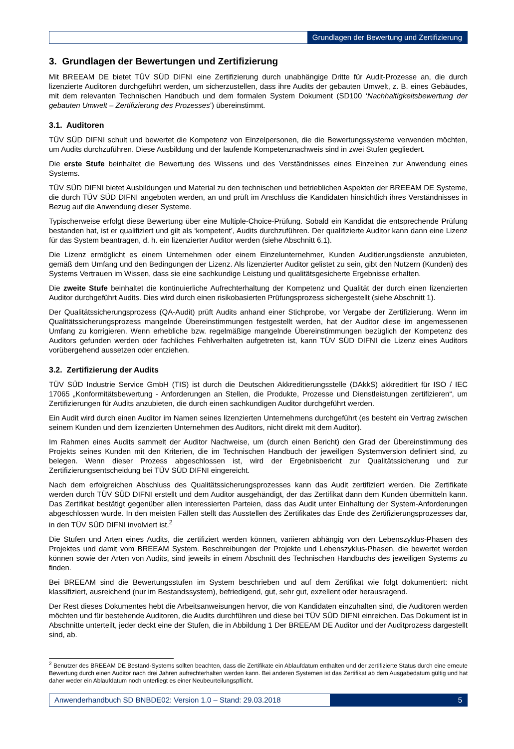Grundlagen der Bewertung und Zertifizierung
3. Grundlagen der Bewertungen und Zertifizierung
Mit BREEAM DE bietet TÜV SÜD DIFNI eine Zertifizierung durch unabhängige Dritte für Audit-Prozesse an, die durch lizenzierte Auditoren durchgeführt werden, um sicherzustellen, dass ihre Audits der gebauten Umwelt, z. B. eines Gebäudes, mit dem relevanten Technischen Handbuch und dem formalen System Dokument (SD100 ‘Nachhaltigkeitsbewertung der gebauten Umwelt – Zertifizierung des Prozesses’) übereinstimmt.
3.1. Auditoren
TÜV SÜD DIFNI schult und bewertet die Kompetenz von Einzelpersonen, die die Bewertungssysteme verwenden möchten, um Audits durchzuführen. Diese Ausbildung und der laufende Kompetenznachweis sind in zwei Stufen gegliedert.
Die erste Stufe beinhaltet die Bewertung des Wissens und des Verständnisses eines Einzelnen zur Anwendung eines Systems.
TÜV SÜD DIFNI bietet Ausbildungen und Material zu den technischen und betrieblichen Aspekten der BREEAM DE Systeme, die durch TÜV SÜD DIFNI angeboten werden, an und prüft im Anschluss die Kandidaten hinsichtlich ihres Verständnisses in Bezug auf die Anwendung dieser Systeme.
Typischerweise erfolgt diese Bewertung über eine Multiple-Choice-Prüfung. Sobald ein Kandidat die entsprechende Prüfung bestanden hat, ist er qualifiziert und gilt als ‘kompetent’, Audits durchzuführen. Der qualifizierte Auditor kann dann eine Lizenz für das System beantragen, d. h. ein lizenzierter Auditor werden (siehe Abschnitt 6.1).
Die Lizenz ermöglicht es einem Unternehmen oder einem Einzelunternehmer, Kunden Auditierungsdienste anzubieten, gemäß dem Umfang und den Bedingungen der Lizenz. Als lizenzierter Auditor gelistet zu sein, gibt den Nutzern (Kunden) des Systems Vertrauen im Wissen, dass sie eine sachkundige Leistung und qualitätsgesicherte Ergebnisse erhalten.
Die zweite Stufe beinhaltet die kontinuierliche Aufrechterhaltung der Kompetenz und Qualität der durch einen lizenzierten Auditor durchgeführt Audits. Dies wird durch einen risikobasierten Prüfungsprozess sichergestellt (siehe Abschnitt 1).
Der Qualitätssicherungsprozess (QA-Audit) prüft Audits anhand einer Stichprobe, vor Vergabe der Zertifizierung. Wenn im Qualitätssicherungsprozess mangelnde Übereinstimmungen festgestellt werden, hat der Auditor diese im angemessenen Umfang zu korrigieren. Wenn erhebliche bzw. regelmäßige mangelnde Übereinstimmungen bezüglich der Kompetenz des Auditors gefunden werden oder fachliches Fehlverhalten aufgetreten ist, kann TÜV SÜD DIFNI die Lizenz eines Auditors vorübergehend aussetzen oder entziehen.
3.2. Zertifizierung der Audits
TÜV SÜD Industrie Service GmbH (TIS) ist durch die Deutschen Akkreditierungsstelle (DAkkS) akkreditiert für ISO / IEC 17065 „Konformitätsbewertung - Anforderungen an Stellen, die Produkte, Prozesse und Dienstleistungen zertifizieren“, um Zertifizierungen für Audits anzubieten, die durch einen sachkundigen Auditor durchgeführt werden.
Ein Audit wird durch einen Auditor im Namen seines lizenzierten Unternehmens durchgeführt (es besteht ein Vertrag zwischen seinem Kunden und dem lizenzierten Unternehmen des Auditors, nicht direkt mit dem Auditor).
Im Rahmen eines Audits sammelt der Auditor Nachweise, um (durch einen Bericht) den Grad der Übereinstimmung des Projekts seines Kunden mit den Kriterien, die im Technischen Handbuch der jeweiligen Systemversion definiert sind, zu belegen. Wenn dieser Prozess abgeschlossen ist, wird der Ergebnisbericht zur Qualitätssicherung und zur Zertifizierungsentscheidung bei TÜV SÜD DIFNI eingereicht.
Nach dem erfolgreichen Abschluss des Qualitätssicherungsprozesses kann das Audit zertifiziert werden. Die Zertifikate werden durch TÜV SÜD DIFNI erstellt und dem Auditor ausgehändigt, der das Zertifikat dann dem Kunden übermitteln kann. Das Zertifikat bestätigt gegenüber allen interessierten Parteien, dass das Audit unter Einhaltung der System-Anforderungen abgeschlossen wurde. In den meisten Fällen stellt das Ausstellen des Zertifikates das Ende des Zertifizierungsprozesses dar, in den TÜV SÜD DIFNI involviert ist.<sup>2</sup>
Die Stufen und Arten eines Audits, die zertifiziert werden können, variieren abhängig von den Lebenszyklus-Phasen des Projektes und damit vom BREEAM System. Beschreibungen der Projekte und Lebenszyklus-Phasen, die bewertet werden können sowie der Arten von Audits, sind jeweils in einem Abschnitt des Technischen Handbuchs des jeweiligen Systems zu finden.
Bei BREEAM sind die Bewertungsstufen im System beschrieben und auf dem Zertifikat wie folgt dokumentiert: nicht klassifiziert, ausreichend (nur im Bestandssystem), befriedigend, gut, sehr gut, exzellent oder herausragend.
Der Rest dieses Dokumentes hebt die Arbeitsanweisungen hervor, die von Kandidaten einzuhalten sind, die Auditoren werden möchten und für bestehende Auditoren, die Audits durchführen und diese bei TÜV SÜD DIFNI einreichen. Das Dokument ist in Abschnitte unterteilt, jeder deckt eine der Stufen, die in Abbildung 1 Der BREEAM DE Auditor und der Auditprozess dargestellt sind, ab.
<sup>2</sup> Benutzer des BREEAM DE Bestand-Systems sollten beachten, dass die Zertifikate ein Ablaufdatum enthalten und der zertifizierte Status durch eine erneute Bewertung durch einen Auditor nach drei Jahren aufrechterhalten werden kann. Bei anderen Systemen ist das Zertifikat ab dem Ausgabedatum gültig und hat daher weder ein Ablaufdatum noch unterliegt es einer Neubeurteilungspflicht.
Anwenderhandbuch SD BNBDE02: Version 1.0 – Stand: 29.03.2018
5